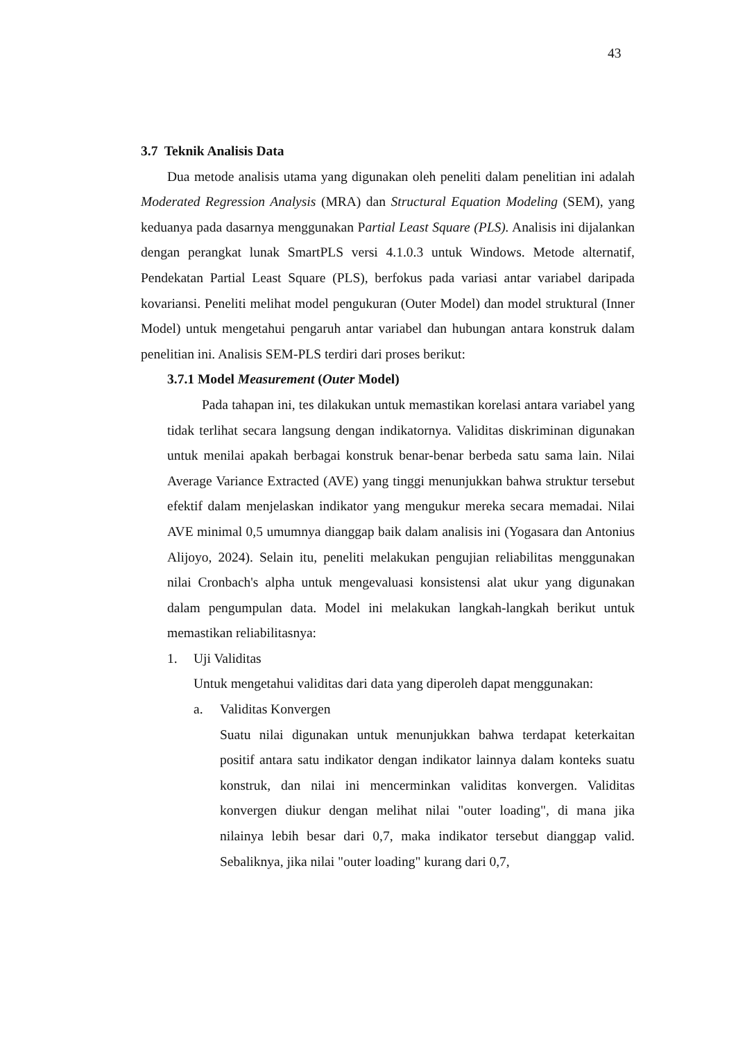43
3.7 Teknik Analisis Data
Dua metode analisis utama yang digunakan oleh peneliti dalam penelitian ini adalah Moderated Regression Analysis (MRA) dan Structural Equation Modeling (SEM), yang keduanya pada dasarnya menggunakan Partial Least Square (PLS). Analisis ini dijalankan dengan perangkat lunak SmartPLS versi 4.1.0.3 untuk Windows. Metode alternatif, Pendekatan Partial Least Square (PLS), berfokus pada variasi antar variabel daripada kovariansi. Peneliti melihat model pengukuran (Outer Model) dan model struktural (Inner Model) untuk mengetahui pengaruh antar variabel dan hubungan antara konstruk dalam penelitian ini. Analisis SEM-PLS terdiri dari proses berikut:
3.7.1 Model Measurement (Outer Model)
Pada tahapan ini, tes dilakukan untuk memastikan korelasi antara variabel yang tidak terlihat secara langsung dengan indikatornya. Validitas diskriminan digunakan untuk menilai apakah berbagai konstruk benar-benar berbeda satu sama lain. Nilai Average Variance Extracted (AVE) yang tinggi menunjukkan bahwa struktur tersebut efektif dalam menjelaskan indikator yang mengukur mereka secara memadai. Nilai AVE minimal 0,5 umumnya dianggap baik dalam analisis ini (Yogasara dan Antonius Alijoyo, 2024). Selain itu, peneliti melakukan pengujian reliabilitas menggunakan nilai Cronbach's alpha untuk mengevaluasi konsistensi alat ukur yang digunakan dalam pengumpulan data. Model ini melakukan langkah-langkah berikut untuk memastikan reliabilitasnya:
1. Uji Validitas
Untuk mengetahui validitas dari data yang diperoleh dapat menggunakan:
a. Validitas Konvergen
Suatu nilai digunakan untuk menunjukkan bahwa terdapat keterkaitan positif antara satu indikator dengan indikator lainnya dalam konteks suatu konstruk, dan nilai ini mencerminkan validitas konvergen. Validitas konvergen diukur dengan melihat nilai "outer loading", di mana jika nilainya lebih besar dari 0,7, maka indikator tersebut dianggap valid. Sebaliknya, jika nilai "outer loading" kurang dari 0,7,